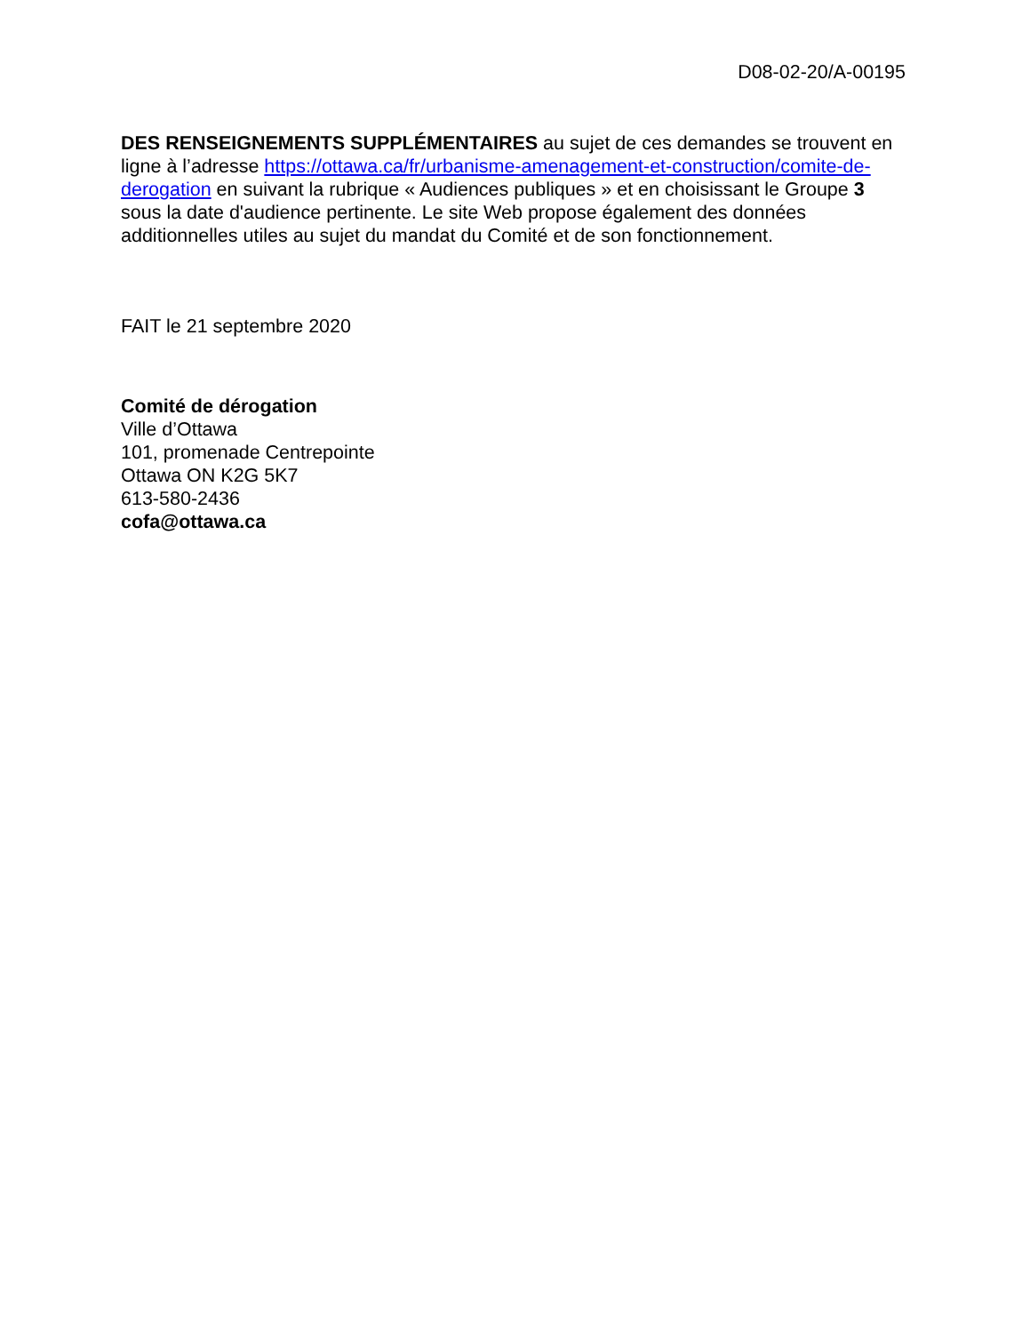D08-02-20/A-00195
DES RENSEIGNEMENTS SUPPLÉMENTAIRES au sujet de ces demandes se trouvent en ligne à l’adresse https://ottawa.ca/fr/urbanisme-amenagement-et-construction/comite-de-derogation en suivant la rubrique « Audiences publiques » et en choisissant le Groupe 3 sous la date d'audience pertinente. Le site Web propose également des données additionnelles utiles au sujet du mandat du Comité et de son fonctionnement.
FAIT le 21 septembre 2020
Comité de dérogation
Ville d’Ottawa
101, promenade Centrepointe
Ottawa ON K2G 5K7
613-580-2436
cofa@ottawa.ca